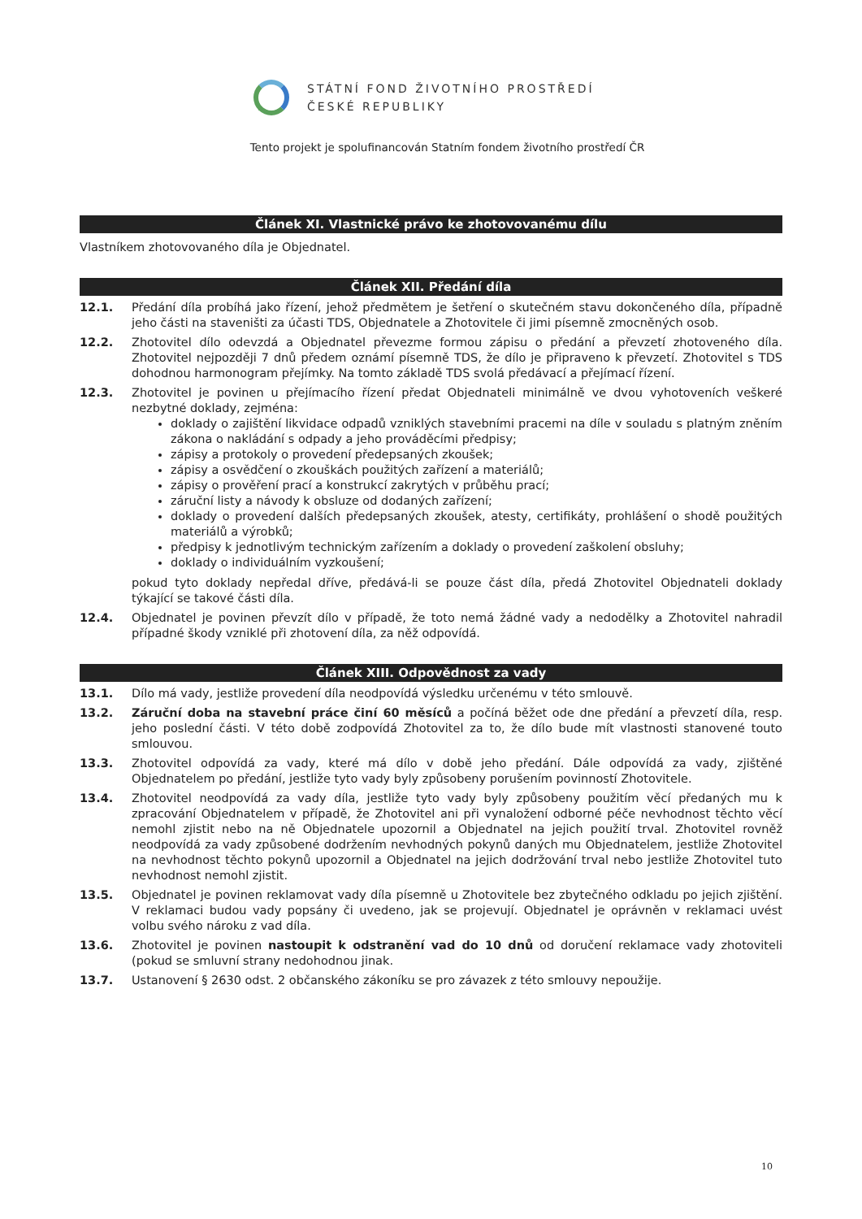STÁTNÍ FOND ŽIVOTNÍHO PROSTŘEDÍ
ČESKÉ REPUBLIKY
Tento projekt je spolufinancován Statním fondem životního prostředí ČR
Článek XI. Vlastnické právo ke zhotovovanému dílu
Vlastníkem zhotovovaného díla je Objednatel.
Článek XII. Předání díla
12.1. Předání díla probíhá jako řízení, jehož předmětem je šetření o skutečném stavu dokončeného díla, případně jeho části na staveništi za účasti TDS, Objednatele a Zhotovitele či jimi písemně zmocněných osob.
12.2. Zhotovitel dílo odevzdá a Objednatel převezme formou zápisu o předání a převzetí zhotoveného díla. Zhotovitel nejpozději 7 dnů předem oznámí písemně TDS, že dílo je připraveno k převzetí. Zhotovitel s TDS dohodnou harmonogram přejímky. Na tomto základě TDS svolá předávací a přejímací řízení.
12.3. Zhotovitel je povinen u přejímacího řízení předat Objednateli minimálně ve dvou vyhotoveních veškeré nezbytné doklady, zejména:
doklady o zajištění likvidace odpadů vzniklých stavebními pracemi na díle v souladu s platným zněním zákona o nakládání s odpady a jeho prováděcími předpisy;
zápisy a protokoly o provedení předepsaných zkoušek;
zápisy a osvědčení o zkouškách použitých zařízení a materiálů;
zápisy o prověření prací a konstrukcí zakrytých v průběhu prací;
záruční listy a návody k obsluze od dodaných zařízení;
doklady o provedení dalších předepsaných zkoušek, atesty, certifikáty, prohlášení o shodě použitých materiálů a výrobků;
předpisy k jednotlivým technickým zařízením a doklady o provedení zaškolení obsluhy;
doklady o individuálním vyzkoušení;
pokud tyto doklady nepředal dříve, předává-li se pouze část díla, předá Zhotovitel Objednateli doklady týkající se takové části díla.
12.4. Objednatel je povinen převzít dílo v případě, že toto nemá žádné vady a nedodělky a Zhotovitel nahradil případné škody vzniklé při zhotovení díla, za něž odpovídá.
Článek XIII. Odpovědnost za vady
13.1. Dílo má vady, jestliže provedení díla neodpovídá výsledku určenému v této smlouvě.
13.2. Záruční doba na stavební práce činí 60 měsíců a počíná běžet ode dne předání a převzetí díla, resp. jeho poslední části. V této době zodpovídá Zhotovitel za to, že dílo bude mít vlastnosti stanovené touto smlouvou.
13.3. Zhotovitel odpovídá za vady, které má dílo v době jeho předání. Dále odpovídá za vady, zjištěné Objednatelem po předání, jestliže tyto vady byly způsobeny porušením povinností Zhotovitele.
13.4. Zhotovitel neodpovídá za vady díla, jestliže tyto vady byly způsobeny použitím věcí předaných mu k zpracování Objednatelem v případě, že Zhotovitel ani při vynaložení odborné péče nevhodnost těchto věcí nemohl zjistit nebo na ně Objednatele upozornil a Objednatel na jejich použití trval. Zhotovitel rovněž neodpovídá za vady způsobené dodržením nevhodných pokynů daných mu Objednatelem, jestliže Zhotovitel na nevhodnost těchto pokynů upozornil a Objednatel na jejich dodržování trval nebo jestliže Zhotovitel tuto nevhodnost nemohl zjistit.
13.5. Objednatel je povinen reklamovat vady díla písemně u Zhotovitele bez zbytečného odkladu po jejich zjištění. V reklamaci budou vady popsány či uvedeno, jak se projevují. Objednatel je oprávněn v reklamaci uvést volbu svého nároku z vad díla.
13.6. Zhotovitel je povinen nastoupit k odstranění vad do 10 dnů od doručení reklamace vady zhotoviteli (pokud se smluvní strany nedohodnou jinak.
13.7. Ustanovení § 2630 odst. 2 občanského zákoníku se pro závazek z této smlouvy nepoužije.
10